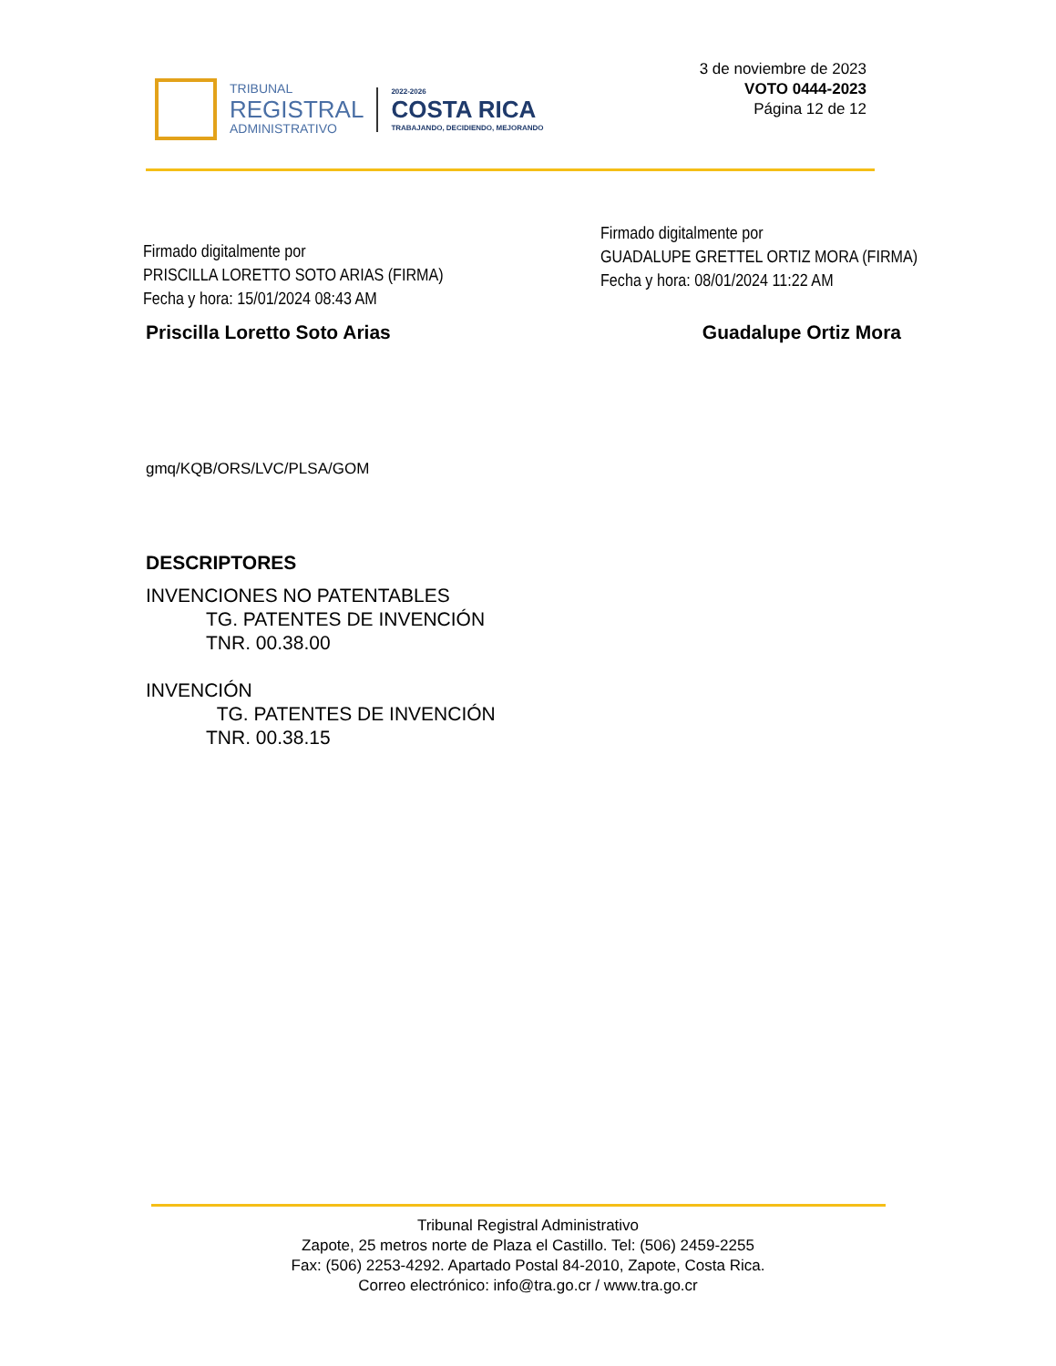TRIBUNAL
REGISTRAL
ADMINISTRATIVO
2022-2026
COSTA RICA
TRABAJANDO, DECIDIENDO, MEJORANDO
3 de noviembre de 2023
VOTO 0444-2023
Página 12 de 12
Firmado digitalmente por
PRISCILLA LORETTO SOTO ARIAS (FIRMA)
Fecha y hora: 15/01/2024 08:43 AM
Firmado digitalmente por
GUADALUPE GRETTEL ORTIZ MORA (FIRMA)
Fecha y hora: 08/01/2024 11:22 AM
Priscilla Loretto Soto Arias Guadalupe Ortiz Mora
gmq/KQB/ORS/LVC/PLSA/GOM
DESCRIPTORES
INVENCIONES NO PATENTABLES
TG. PATENTES DE INVENCIÓN
TNR. 00.38.00
INVENCIÓN
TG. PATENTES DE INVENCIÓN
TNR. 00.38.15
Tribunal Registral Administrativo
Zapote, 25 metros norte de Plaza el Castillo. Tel: (506) 2459-2255
Fax: (506) 2253-4292. Apartado Postal 84-2010, Zapote, Costa Rica.
Correo electrónico: info@tra.go.cr / www.tra.go.cr